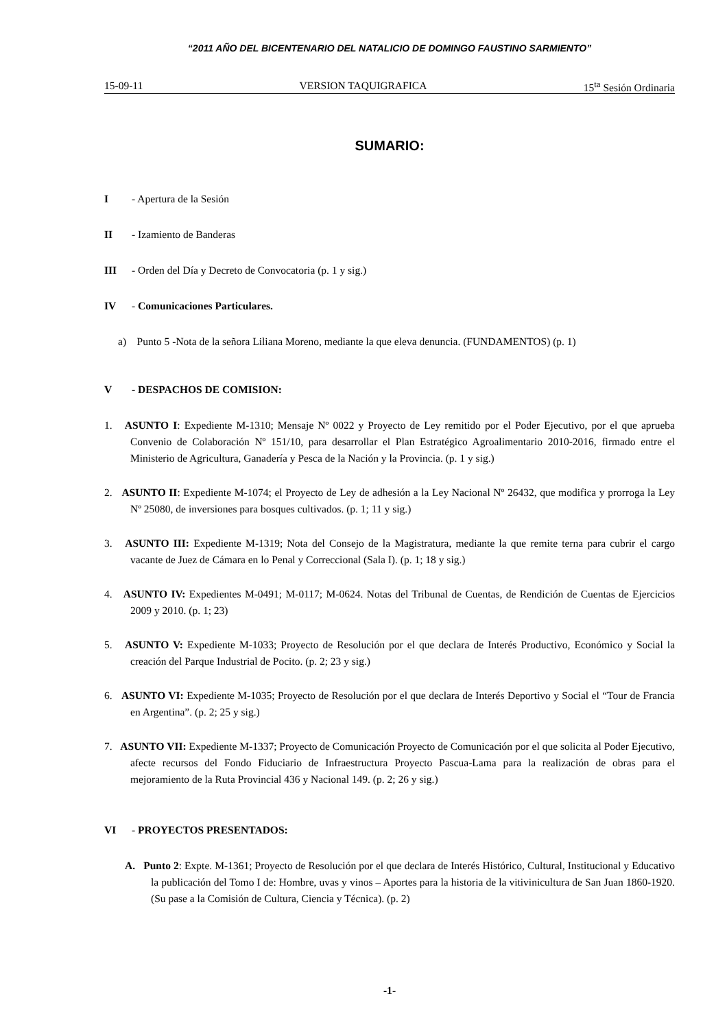“2011 AÑO DEL BICENTENARIO DEL NATALICIO DE DOMINGO FAUSTINO SARMIENTO”
15-09-11 VERSION TAQUIGRAFICA 15<sup>ta</sup> Sesión Ordinaria
SUMARIO:
I - Apertura de la Sesión
II - Izamiento de Banderas
III - Orden del Día y Decreto de Convocatoria (p. 1 y sig.)
IV - Comunicaciones Particulares.
a) Punto 5 -Nota de la señora Liliana Moreno, mediante la que eleva denuncia. (FUNDAMENTOS) (p. 1)
V - DESPACHOS DE COMISION:
1. ASUNTO I: Expediente M-1310; Mensaje Nº 0022 y Proyecto de Ley remitido por el Poder Ejecutivo, por el que aprueba Convenio de Colaboración Nº 151/10, para desarrollar el Plan Estratégico Agroalimentario 2010-2016, firmado entre el Ministerio de Agricultura, Ganadería y Pesca de la Nación y la Provincia. (p. 1 y sig.)
2. ASUNTO II: Expediente M-1074; el Proyecto de Ley de adhesión a la Ley Nacional Nº 26432, que modifica y prorroga la Ley Nº 25080, de inversiones para bosques cultivados. (p. 1; 11 y sig.)
3. ASUNTO III: Expediente M-1319; Nota del Consejo de la Magistratura, mediante la que remite terna para cubrir el cargo vacante de Juez de Cámara en lo Penal y Correccional (Sala I). (p. 1; 18 y sig.)
4. ASUNTO IV: Expedientes M-0491; M-0117; M-0624. Notas del Tribunal de Cuentas, de Rendición de Cuentas de Ejercicios 2009 y 2010. (p. 1; 23)
5. ASUNTO V: Expediente M-1033; Proyecto de Resolución por el que declara de Interés Productivo, Económico y Social la creación del Parque Industrial de Pocito. (p. 2; 23 y sig.)
6. ASUNTO VI: Expediente M-1035; Proyecto de Resolución por el que declara de Interés Deportivo y Social el “Tour de Francia en Argentina”. (p. 2; 25 y sig.)
7. ASUNTO VII: Expediente M-1337; Proyecto de Comunicación Proyecto de Comunicación por el que solicita al Poder Ejecutivo, afecte recursos del Fondo Fiduciario de Infraestructura Proyecto Pascua-Lama para la realización de obras para el mejoramiento de la Ruta Provincial 436 y Nacional 149. (p. 2; 26 y sig.)
VI - PROYECTOS PRESENTADOS:
A. Punto 2: Expte. M-1361; Proyecto de Resolución por el que declara de Interés Histórico, Cultural, Institucional y Educativo la publicación del Tomo I de: Hombre, uvas y vinos – Aportes para la historia de la vitivinicultura de San Juan 1860-1920. (Su pase a la Comisión de Cultura, Ciencia y Técnica). (p. 2)
-1-